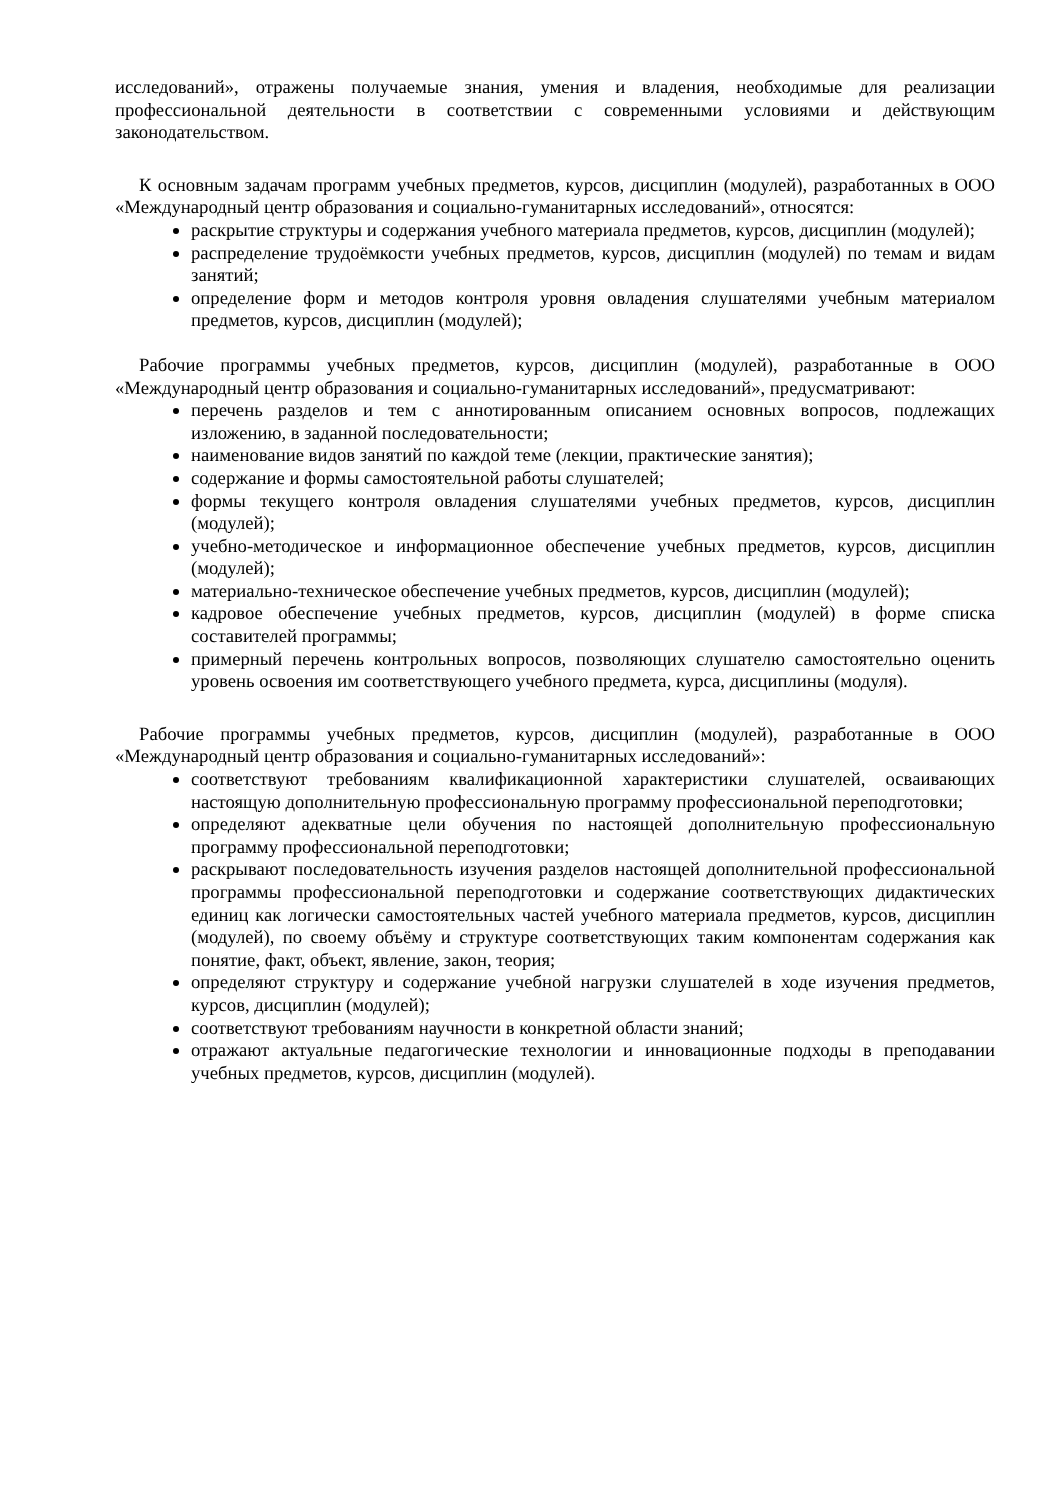исследований», отражены получаемые знания, умения и владения, необходимые для реализации профессиональной деятельности в соответствии с современными условиями и действующим законодательством.
К основным задачам программ учебных предметов, курсов, дисциплин (модулей), разработанных в ООО «Международный центр образования и социально-гуманитарных исследований», относятся:
раскрытие структуры и содержания учебного материала предметов, курсов, дисциплин (модулей);
распределение трудоёмкости учебных предметов, курсов, дисциплин (модулей) по темам и видам занятий;
определение форм и методов контроля уровня овладения слушателями учебным материалом предметов, курсов, дисциплин (модулей);
Рабочие программы учебных предметов, курсов, дисциплин (модулей), разработанные в ООО «Международный центр образования и социально-гуманитарных исследований», предусматривают:
перечень разделов и тем с аннотированным описанием основных вопросов, подлежащих изложению, в заданной последовательности;
наименование видов занятий по каждой теме (лекции, практические занятия);
содержание и формы самостоятельной работы слушателей;
формы текущего контроля овладения слушателями учебных предметов, курсов, дисциплин (модулей);
учебно-методическое и информационное обеспечение учебных предметов, курсов, дисциплин (модулей);
материально-техническое обеспечение учебных предметов, курсов, дисциплин (модулей);
кадровое обеспечение учебных предметов, курсов, дисциплин (модулей) в форме списка составителей программы;
примерный перечень контрольных вопросов, позволяющих слушателю самостоятельно оценить уровень освоения им соответствующего учебного предмета, курса, дисциплины (модуля).
Рабочие программы учебных предметов, курсов, дисциплин (модулей), разработанные в ООО «Международный центр образования и социально-гуманитарных исследований»:
соответствуют требованиям квалификационной характеристики слушателей, осваивающих настоящую дополнительную профессиональную программу профессиональной переподготовки;
определяют адекватные цели обучения по настоящей дополнительную профессиональную программу профессиональной переподготовки;
раскрывают последовательность изучения разделов настоящей дополнительной профессиональной программы профессиональной переподготовки и содержание соответствующих дидактических единиц как логически самостоятельных частей учебного материала предметов, курсов, дисциплин (модулей), по своему объёму и структуре соответствующих таким компонентам содержания как понятие, факт, объект, явление, закон, теория;
определяют структуру и содержание учебной нагрузки слушателей в ходе изучения предметов, курсов, дисциплин (модулей);
соответствуют требованиям научности в конкретной области знаний;
отражают актуальные педагогические технологии и инновационные подходы в преподавании учебных предметов, курсов, дисциплин (модулей).